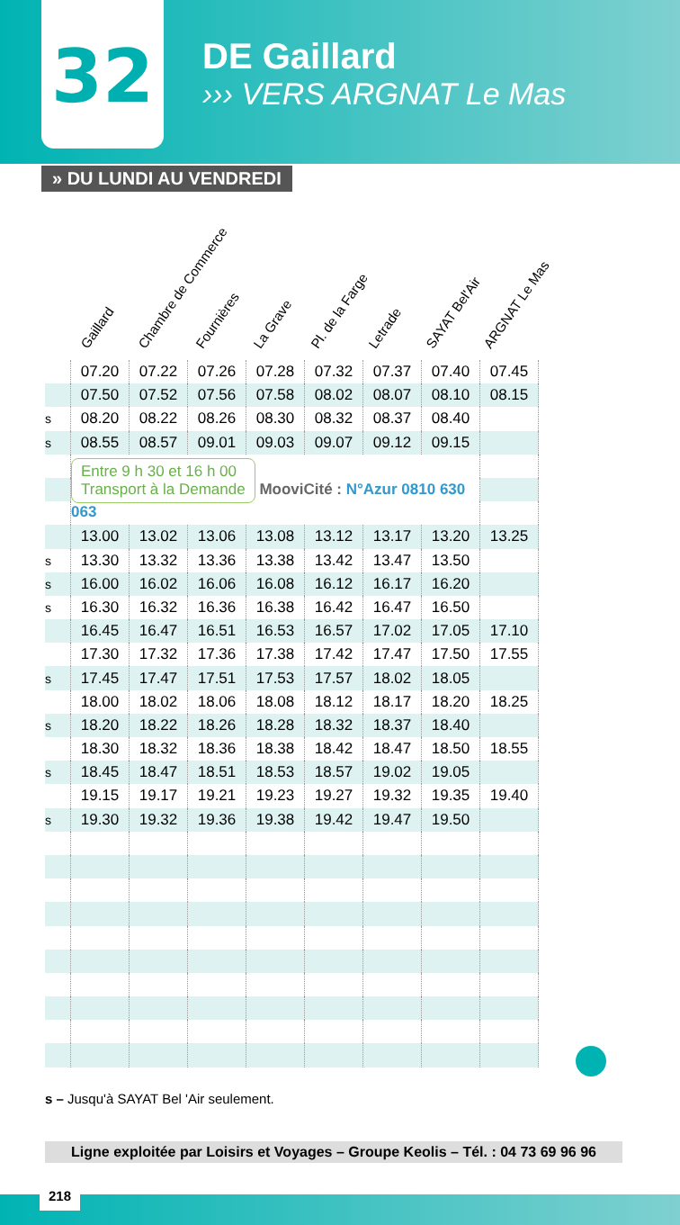32
DE Gaillard
››› VERS ARGNAT Le Mas
» DU LUNDI AU VENDREDI
Gaillard
Chambre de Commerce
Fournières
La Grave
Pl. de la Farge
Letrade
SAYAT Bel'Air
ARGNAT Le Mas
| | 07.20 | 07.22 | 07.26 | 07.28 | 07.32 | 07.37 | 07.40 | 07.45 |
| | 07.50 | 07.52 | 07.56 | 07.58 | 08.02 | 08.07 | 08.10 | 08.15 |
| s | 08.20 | 08.22 | 08.26 | 08.30 | 08.32 | 08.37 | 08.40 | |
| s | 08.55 | 08.57 | 09.01 | 09.03 | 09.07 | 09.12 | 09.15 | |
| | Entre 9 h 30 et 16 h 00 Transport à la Demande MooviCité : N°Azur 0810 630 063 | | | | | | | |
| | 13.00 | 13.02 | 13.06 | 13.08 | 13.12 | 13.17 | 13.20 | 13.25 |
| s | 13.30 | 13.32 | 13.36 | 13.38 | 13.42 | 13.47 | 13.50 | |
| s | 16.00 | 16.02 | 16.06 | 16.08 | 16.12 | 16.17 | 16.20 | |
| s | 16.30 | 16.32 | 16.36 | 16.38 | 16.42 | 16.47 | 16.50 | |
| | 16.45 | 16.47 | 16.51 | 16.53 | 16.57 | 17.02 | 17.05 | 17.10 |
| | 17.30 | 17.32 | 17.36 | 17.38 | 17.42 | 17.47 | 17.50 | 17.55 |
| s | 17.45 | 17.47 | 17.51 | 17.53 | 17.57 | 18.02 | 18.05 | |
| | 18.00 | 18.02 | 18.06 | 18.08 | 18.12 | 18.17 | 18.20 | 18.25 |
| s | 18.20 | 18.22 | 18.26 | 18.28 | 18.32 | 18.37 | 18.40 | |
| | 18.30 | 18.32 | 18.36 | 18.38 | 18.42 | 18.47 | 18.50 | 18.55 |
| s | 18.45 | 18.47 | 18.51 | 18.53 | 18.57 | 19.02 | 19.05 | |
| | 19.15 | 19.17 | 19.21 | 19.23 | 19.27 | 19.32 | 19.35 | 19.40 |
| s | 19.30 | 19.32 | 19.36 | 19.38 | 19.42 | 19.47 | 19.50 | |
s – Jusqu'à SAYAT Bel 'Air seulement.
Ligne exploitée par Loisirs et Voyages – Groupe Keolis – Tél. : 04 73 69 96 96
218